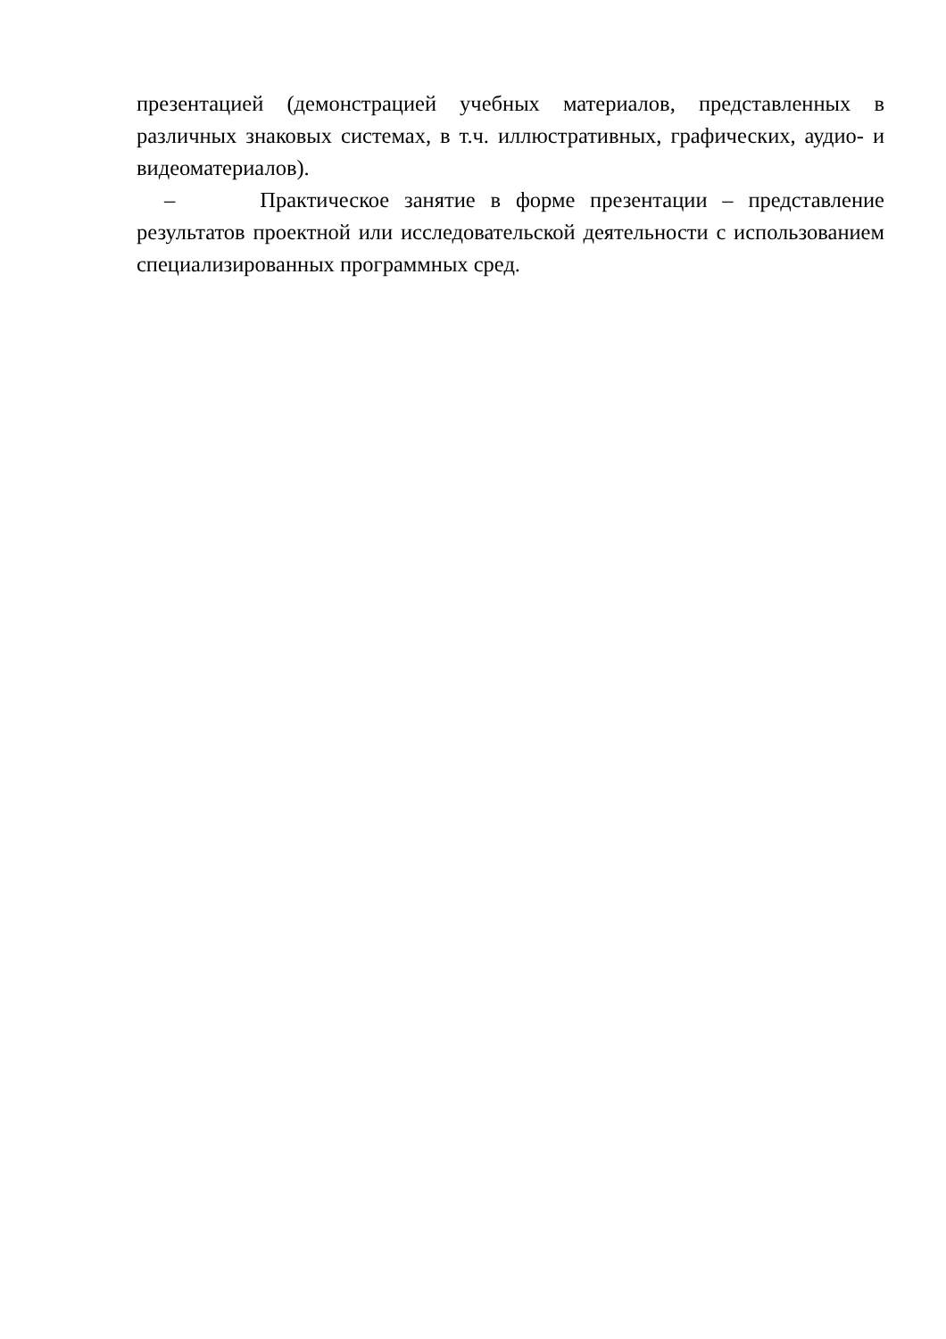презентацией (демонстрацией учебных материалов, представленных в различных знаковых системах, в т.ч. иллюстративных, графических, аудио- и видеоматериалов).
– Практическое занятие в форме презентации – представление результатов проектной или исследовательской деятельности с использованием специализированных программных сред.